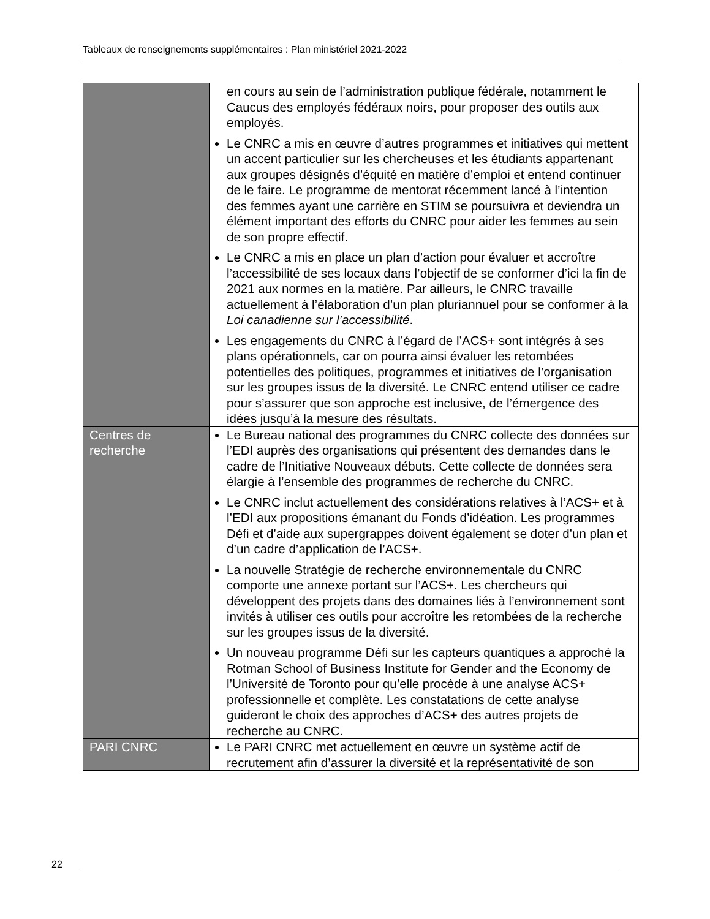Tableaux de renseignements supplémentaires : Plan ministériel 2021-2022
| | en cours au sein de l’administration publique fédérale, notamment le Caucus des employés fédéraux noirs, pour proposer des outils aux employés. Le CNRC a mis en œuvre d’autres programmes et initiatives qui mettent un accent particulier sur les chercheuses et les étudiants appartenant aux groupes désignés d’équité en matière d’emploi et entend continuer de le faire. Le programme de mentorat récemment lancé à l’intention des femmes ayant une carrière en STIM se poursuivra et deviendra un élément important des efforts du CNRC pour aider les femmes au sein de son propre effectif. Le CNRC a mis en place un plan d’action pour évaluer et accroître l’accessibilité de ses locaux dans l’objectif de se conformer d’ici la fin de 2021 aux normes en la matière. Par ailleurs, le CNRC travaille actuellement à l’élaboration d’un plan pluriannuel pour se conformer à la Loi canadienne sur l’accessibilité . Les engagements du CNRC à l’égard de l’ACS+ sont intégrés à ses plans opérationnels, car on pourra ainsi évaluer les retombées potentielles des politiques, programmes et initiatives de l’organisation sur les groupes issus de la diversité. Le CNRC entend utiliser ce cadre pour s’assurer que son approche est inclusive, de l’émergence des idées jusqu’à la mesure des résultats. |
| Centres de recherche | Le Bureau national des programmes du CNRC collecte des données sur l’EDI auprès des organisations qui présentent des demandes dans le cadre de l’Initiative Nouveaux débuts. Cette collecte de données sera élargie à l’ensemble des programmes de recherche du CNRC. Le CNRC inclut actuellement des considérations relatives à l’ACS+ et à l’EDI aux propositions émanant du Fonds d’idéation. Les programmes Défi et d’aide aux supergrappes doivent également se doter d’un plan et d’un cadre d’application de l’ACS+. La nouvelle Stratégie de recherche environnementale du CNRC comporte une annexe portant sur l’ACS+. Les chercheurs qui développent des projets dans des domaines liés à l’environnement sont invités à utiliser ces outils pour accroître les retombées de la recherche sur les groupes issus de la diversité. Un nouveau programme Défi sur les capteurs quantiques a approché la Rotman School of Business Institute for Gender and the Economy de l’Université de Toronto pour qu’elle procède à une analyse ACS+ professionnelle et complète. Les constatations de cette analyse guideront le choix des approches d’ACS+ des autres projets de recherche au CNRC. |
| PARI CNRC | Le PARI CNRC met actuellement en œuvre un système actif de recrutement afin d’assurer la diversité et la représentativité de son |
22